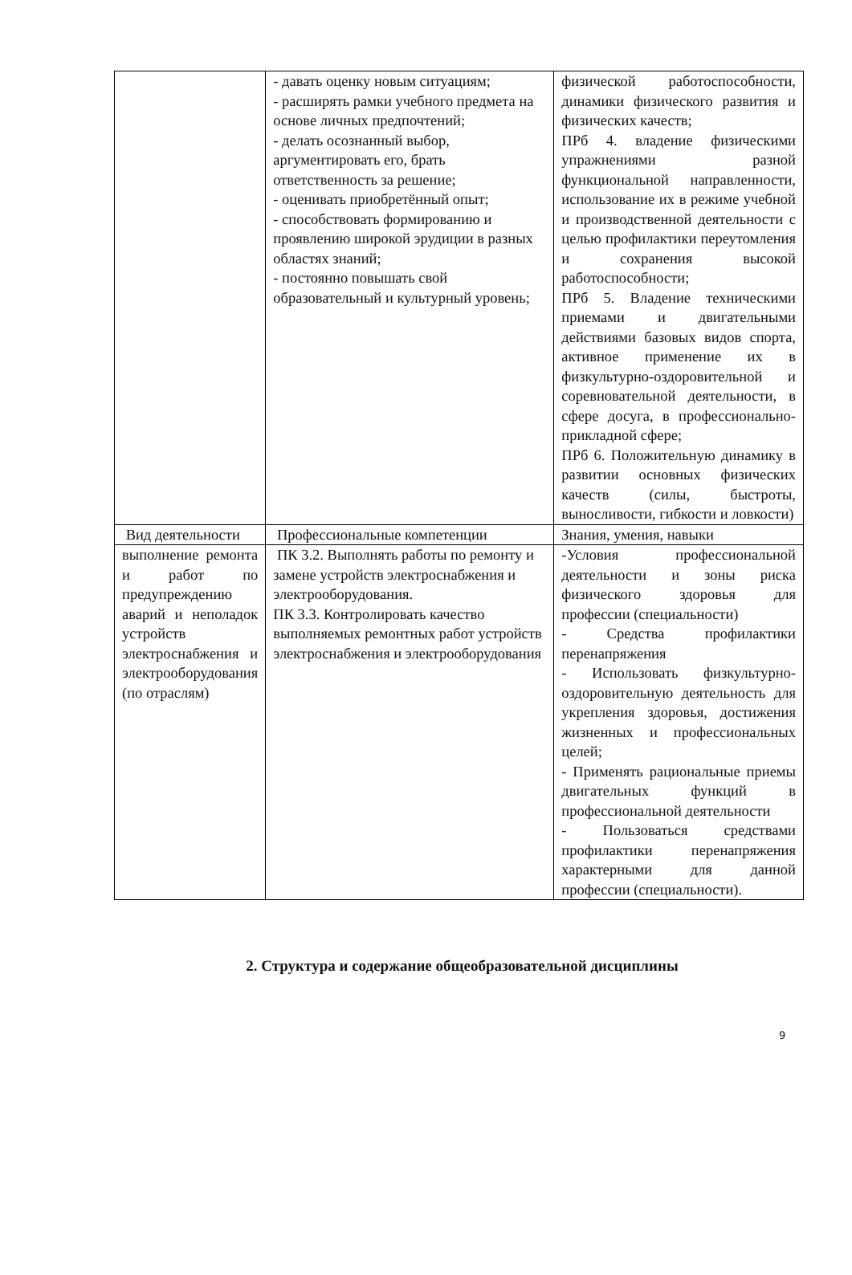| | - давать оценку новым ситуациям; - расширять рамки учебного предмета на основе личных предпочтений; - делать осознанный выбор, аргументировать его, брать ответственность за решение; - оценивать приобретённый опыт; - способствовать формированию и проявлению широкой эрудиции в разных областях знаний; - постоянно повышать свой образовательный и культурный уровень; | физической работоспособности, динамики физического развития и физических качеств; ПРб 4. владение физическими упражнениями разной функциональной направленности, использование их в режиме учебной и производственной деятельности с целью профилактики переутомления и сохранения высокой работоспособности; ПРб 5. Владение техническими приемами и двигательными действиями базовых видов спорта, активное применение их в физкультурно-оздоровительной и соревновательной деятельности, в сфере досуга, в профессионально-прикладной сфере; ПРб 6. Положительную динамику в развитии основных физических качеств (силы, быстроты, выносливости, гибкости и ловкости) |
| Вид деятельности | Профессиональные компетенции | Знания, умения, навыки |
| выполнение ремонта и работ по предупреждению аварий и неполадок устройств электроснабжения и электрооборудования (по отраслям) | ПК 3.2. Выполнять работы по ремонту и замене устройств электроснабжения и электрооборудования. ПК 3.3. Контролировать качество выполняемых ремонтных работ устройств электроснабжения и электрооборудования | -Условия профессиональной деятельности и зоны риска физического здоровья для профессии (специальности) - Средства профилактики перенапряжения - Использовать физкультурно-оздоровительную деятельность для укрепления здоровья, достижения жизненных и профессиональных целей; - Применять рациональные приемы двигательных функций в профессиональной деятельности - Пользоваться средствами профилактики перенапряжения характерными для данной профессии (специальности). |
2. Структура и содержание общеобразовательной дисциплины
9